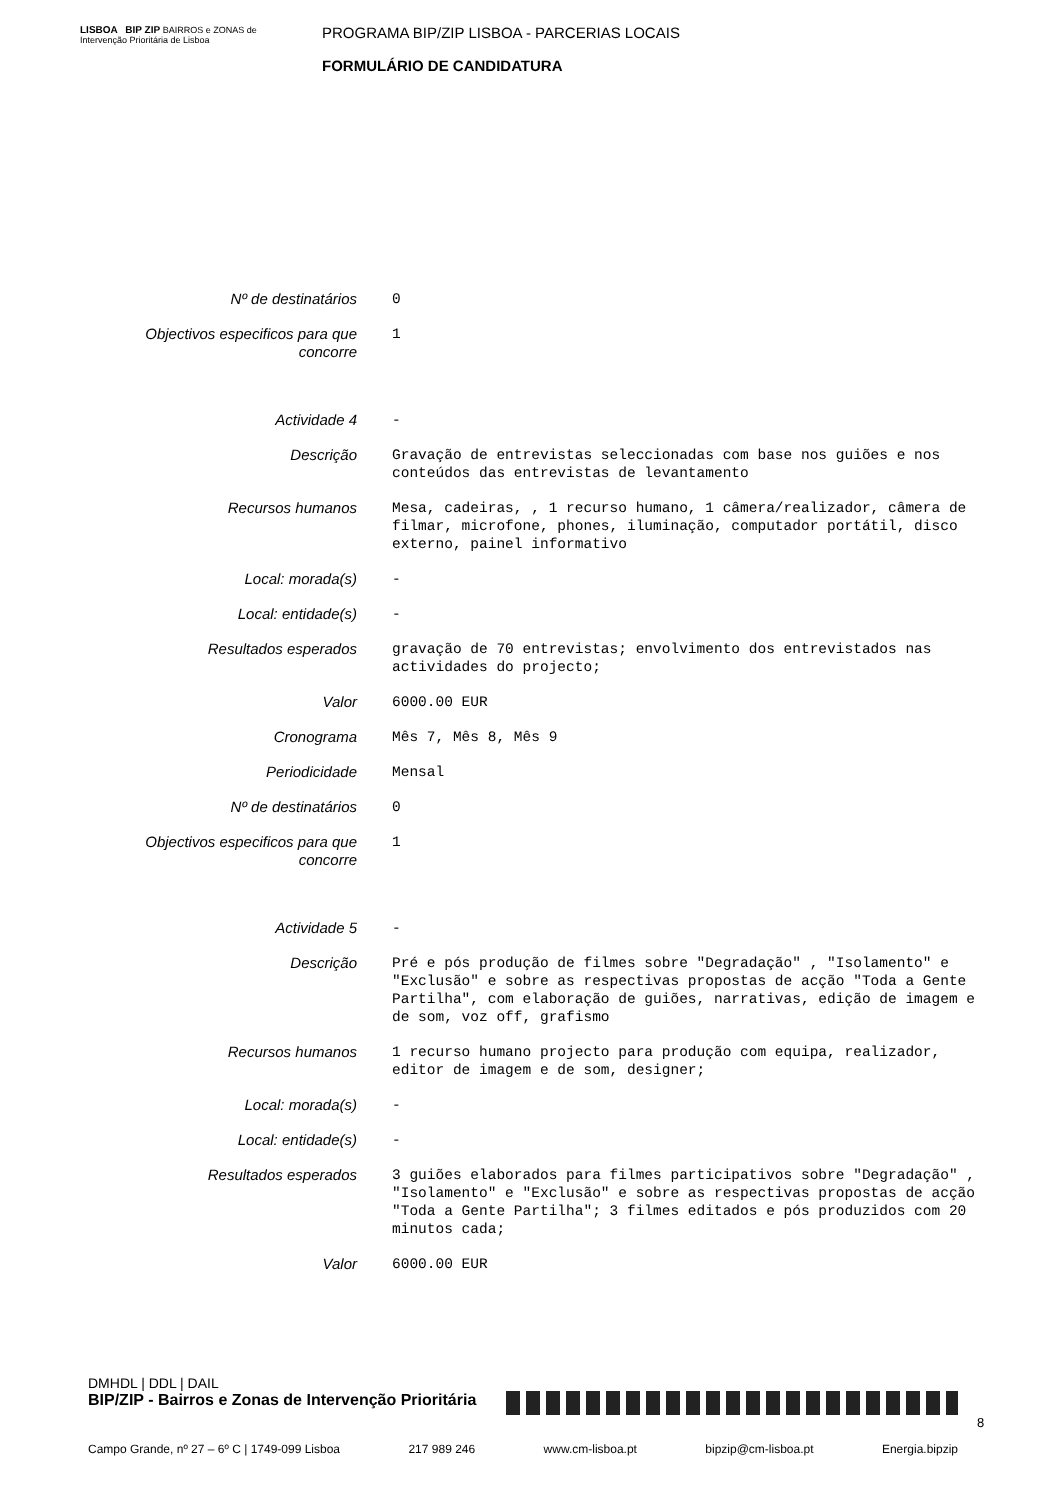LISBOA BIP ZIP BAIRROS e ZONAS de Intervenção Prioritária de Lisboa
PROGRAMA BIP/ZIP LISBOA - PARCERIAS LOCAIS
FORMULÁRIO DE CANDIDATURA
| Nº de destinatários | 0 |
| Objectivos especificos para que concorre | 1 |
| Actividade 4 | - |
| Descrição | Gravação de entrevistas seleccionadas com base nos guiões e nos conteúdos das entrevistas de levantamento |
| Recursos humanos | Mesa, cadeiras, , 1 recurso humano, 1 câmera/realizador, câmera de filmar, microfone, phones, iluminação, computador portátil, disco externo, painel informativo |
| Local: morada(s) | - |
| Local: entidade(s) | - |
| Resultados esperados | gravação de 70 entrevistas; envolvimento dos entrevistados nas actividades do projecto; |
| Valor | 6000.00 EUR |
| Cronograma | Mês 7, Mês 8, Mês 9 |
| Periodicidade | Mensal |
| Nº de destinatários | 0 |
| Objectivos especificos para que concorre | 1 |
| Actividade 5 | - |
| Descrição | Pré e pós produção de filmes sobre "Degradação" , "Isolamento" e "Exclusão" e sobre as respectivas propostas de acção "Toda a Gente Partilha", com elaboração de guiões, narrativas, edição de imagem e de som, voz off, grafismo |
| Recursos humanos | 1 recurso humano projecto para produção com equipa, realizador, editor de imagem e de som, designer; |
| Local: morada(s) | - |
| Local: entidade(s) | - |
| Resultados esperados | 3 guiões elaborados para filmes participativos sobre "Degradação" , "Isolamento" e "Exclusão" e sobre as respectivas propostas de acção "Toda a Gente Partilha"; 3 filmes editados e pós produzidos com 20 minutos cada; |
| Valor | 6000.00 EUR |
DMHDL | DDL | DAIL
BIP/ZIP - Bairros e Zonas de Intervenção Prioritária
8
Campo Grande, nº 27 – 6º C | 1749-099 Lisboa 217 989 246 www.cm-lisboa.pt bipzip@cm-lisboa.pt Energia.bipzip